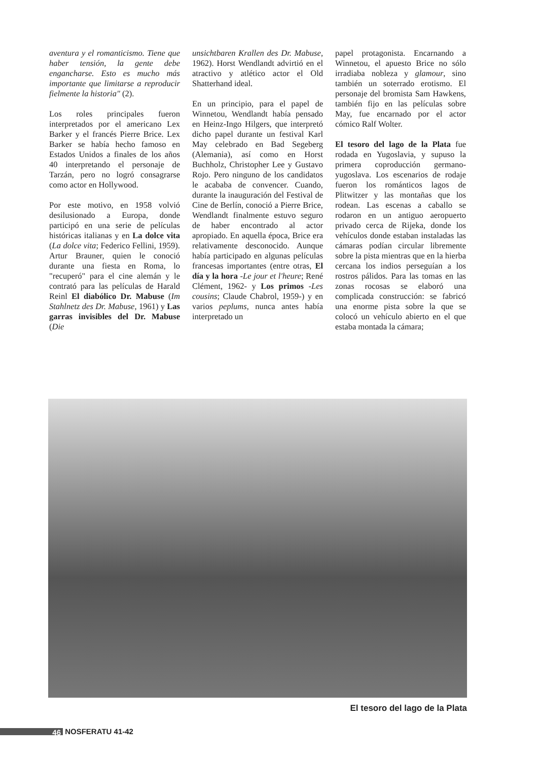aventura y el romanticismo. Tiene que haber tensión, la gente debe engancharse. Esto es mucho más importante que limitarse a reproducir fielmente la historia" (2).
Los roles principales fueron interpretados por el americano Lex Barker y el francés Pierre Brice. Lex Barker se había hecho famoso en Estados Unidos a finales de los años 40 interpretando el personaje de Tarzán, pero no logró consagrarse como actor en Hollywood.
Por este motivo, en 1958 volvió desilusionado a Europa, donde participó en una serie de películas históricas italianas y en La dolce vita (La dolce vita; Federico Fellini, 1959). Artur Brauner, quien le conoció durante una fiesta en Roma, lo "recuperó" para el cine alemán y le contrató para las películas de Harald Reinl El diabólico Dr. Mabuse (Im Stahlnetz des Dr. Mabuse, 1961) y Las garras invisibles del Dr. Mabuse (Die
unsichtbaren Krallen des Dr. Mabuse, 1962). Horst Wendlandt advirtió en el atractivo y atlético actor el Old Shatterhand ideal.
En un principio, para el papel de Winnetou, Wendlandt había pensado en Heinz-Ingo Hilgers, que interpretó dicho papel durante un festival Karl May celebrado en Bad Segeberg (Alemania), así como en Horst Buchholz, Christopher Lee y Gustavo Rojo. Pero ninguno de los candidatos le acababa de convencer. Cuando, durante la inauguración del Festival de Cine de Berlín, conoció a Pierre Brice, Wendlandt finalmente estuvo seguro de haber encontrado al actor apropiado. En aquella época, Brice era relativamente desconocido. Aunque había participado en algunas películas francesas importantes (entre otras, El día y la hora -Le jour et l'heure; René Clément, 1962- y Los primos -Les cousins; Claude Chabrol, 1959-) y en varios peplums, nunca antes había interpretado un
papel protagonista. Encarnando a Winnetou, el apuesto Brice no sólo irradiaba nobleza y glamour, sino también un soterrado erotismo. El personaje del bromista Sam Hawkens, también fijo en las películas sobre May, fue encarnado por el actor cómico Ralf Wolter.
El tesoro del lago de la Plata fue rodada en Yugoslavia, y supuso la primera coproducción germano-yugoslava. Los escenarios de rodaje fueron los románticos lagos de Plitwitzer y las montañas que los rodean. Las escenas a caballo se rodaron en un antiguo aeropuerto privado cerca de Rijeka, donde los vehículos donde estaban instaladas las cámaras podían circular libremente sobre la pista mientras que en la hierba cercana los indios perseguían a los rostros pálidos. Para las tomas en las zonas rocosas se elaboró una complicada construcción: se fabricó una enorme pista sobre la que se colocó un vehículo abierto en el que estaba montada la cámara;
El tesoro del lago de la Plata
46 NOSFERATU 41-42